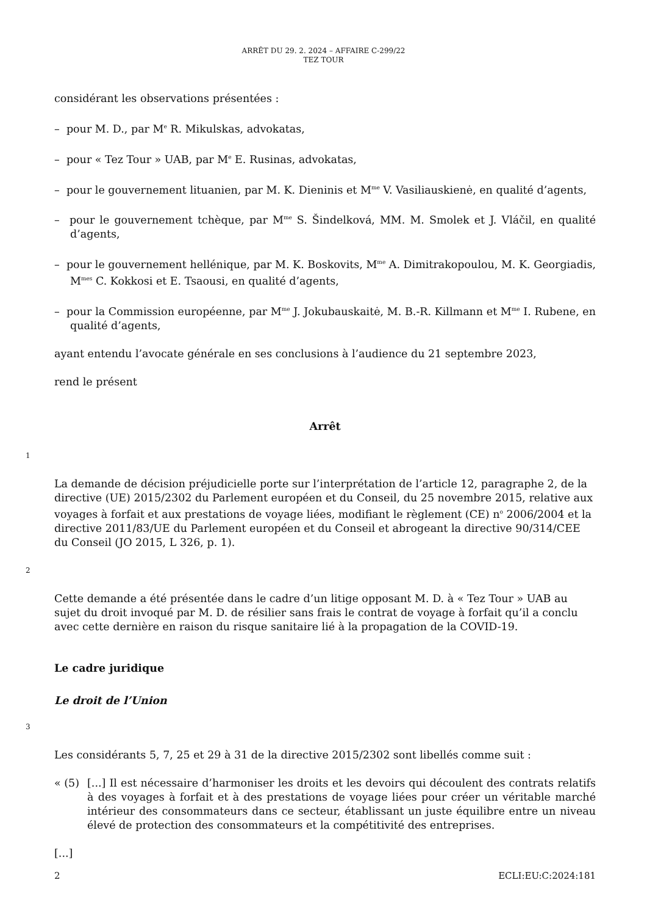ARRÊT DU 29. 2. 2024 – AFFAIRE C-299/22
TEZ TOUR
considérant les observations présentées :
– pour M. D., par M<sup>e</sup> R. Mikulskas, advokatas,
– pour « Tez Tour » UAB, par M<sup>e</sup> E. Rusinas, advokatas,
– pour le gouvernement lituanien, par M. K. Dieninis et M<sup>me</sup> V. Vasiliauskienė, en qualité d’agents,
– pour le gouvernement tchèque, par M<sup>me</sup> S. Šindelková, MM. M. Smolek et J. Vláčil, en qualité d’agents,
– pour le gouvernement hellénique, par M. K. Boskovits, M<sup>me</sup> A. Dimitrakopoulou, M. K. Georgiadis, M<sup>mes</sup> C. Kokkosi et E. Tsaousi, en qualité d’agents,
– pour la Commission européenne, par M<sup>me</sup> J. Jokubauskaitė, M. B.-R. Killmann et M<sup>me</sup> I. Rubene, en qualité d’agents,
ayant entendu l’avocate générale en ses conclusions à l’audience du 21 septembre 2023,
rend le présent
Arrêt
1
La demande de décision préjudicielle porte sur l’interprétation de l’article 12, paragraphe 2, de la directive (UE) 2015/2302 du Parlement européen et du Conseil, du 25 novembre 2015, relative aux voyages à forfait et aux prestations de voyage liées, modifiant le règlement (CE) n<sup>o</sup> 2006/2004 et la directive 2011/83/UE du Parlement européen et du Conseil et abrogeant la directive 90/314/CEE du Conseil (JO 2015, L 326, p. 1).
2
Cette demande a été présentée dans le cadre d’un litige opposant M. D. à « Tez Tour » UAB au sujet du droit invoqué par M. D. de résilier sans frais le contrat de voyage à forfait qu’il a conclu avec cette dernière en raison du risque sanitaire lié à la propagation de la COVID-19.
Le cadre juridique
Le droit de l’Union
3
Les considérants 5, 7, 25 et 29 à 31 de la directive 2015/2302 sont libellés comme suit :
« (5) [...] Il est nécessaire d’harmoniser les droits et les devoirs qui découlent des contrats relatifs à des voyages à forfait et à des prestations de voyage liées pour créer un véritable marché intérieur des consommateurs dans ce secteur, établissant un juste équilibre entre un niveau élevé de protection des consommateurs et la compétitivité des entreprises.
[...]
2 ECLI:EU:C:2024:181